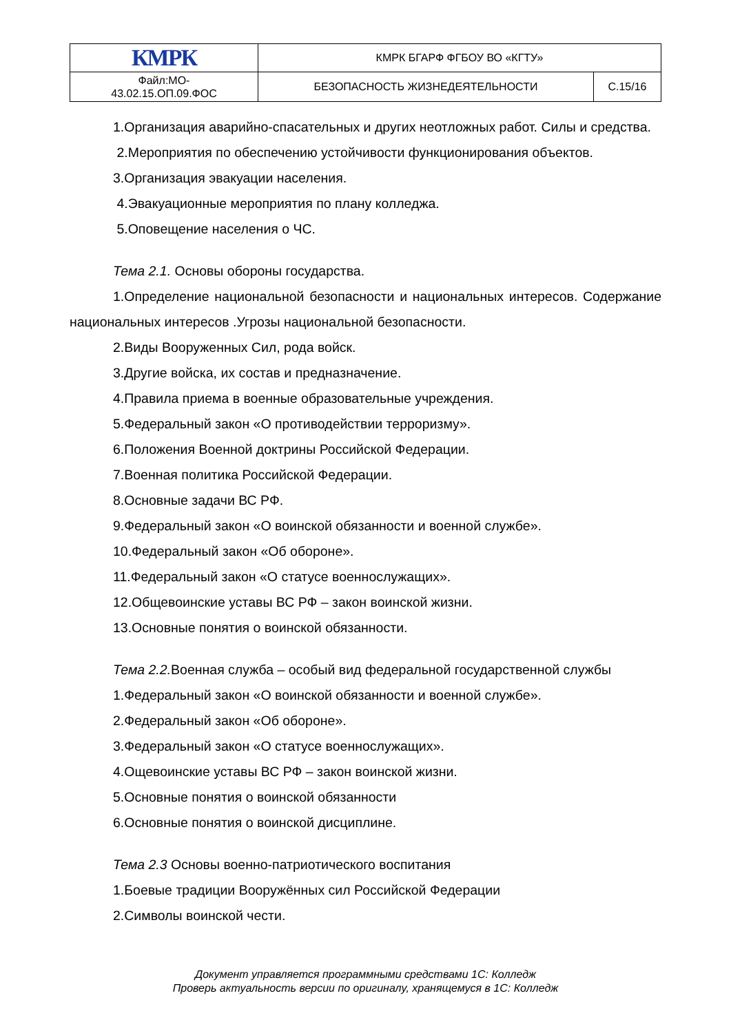| КМРК | КМРК БГАРФ ФГБОУ ВО «КГТУ» | |
| Файл:МО- 43.02.15.ОП.09.ФОС | БЕЗОПАСНОСТЬ ЖИЗНЕДЕЯТЕЛЬНОСТИ | С.15/16 |
1.Организация аварийно-спасательных и других неотложных работ. Силы и средства.
2.Мероприятия по обеспечению устойчивости функционирования объектов.
3.Организация эвакуации населения.
4.Эвакуационные мероприятия по плану колледжа.
5.Оповещение населения о ЧС.
Тема 2.1. Основы обороны государства.
1.Определение национальной безопасности и национальных интересов. Содержание национальных интересов .Угрозы национальной безопасности.
2.Виды Вооруженных Сил, рода войск.
3.Другие войска, их состав и предназначение.
4.Правила приема в военные образовательные учреждения.
5.Федеральный закон «О противодействии терроризму».
6.Положения Военной доктрины Российской Федерации.
7.Военная политика Российской Федерации.
8.Основные задачи ВС РФ.
9.Федеральный закон «О воинской обязанности и военной службе».
10.Федеральный закон «Об обороне».
11.Федеральный закон «О статусе военнослужащих».
12.Общевоинские уставы ВС РФ – закон воинской жизни.
13.Основные понятия о воинской обязанности.
Тема 2.2. Военная служба – особый вид федеральной государственной службы
1.Федеральный закон «О воинской обязанности и военной службе».
2.Федеральный закон «Об обороне».
3.Федеральный закон «О статусе военнослужащих».
4.Ощевоинские уставы ВС РФ – закон воинской жизни.
5.Основные понятия о воинской обязанности
6.Основные понятия о воинской дисциплине.
Тема 2.3 Основы военно-патриотического воспитания
1.Боевые традиции Вооружённых сил Российской Федерации
2.Символы воинской чести.
Документ управляется программными средствами 1С: Колледж
Проверь актуальность версии по оригиналу, хранящемуся в 1С: Колледж